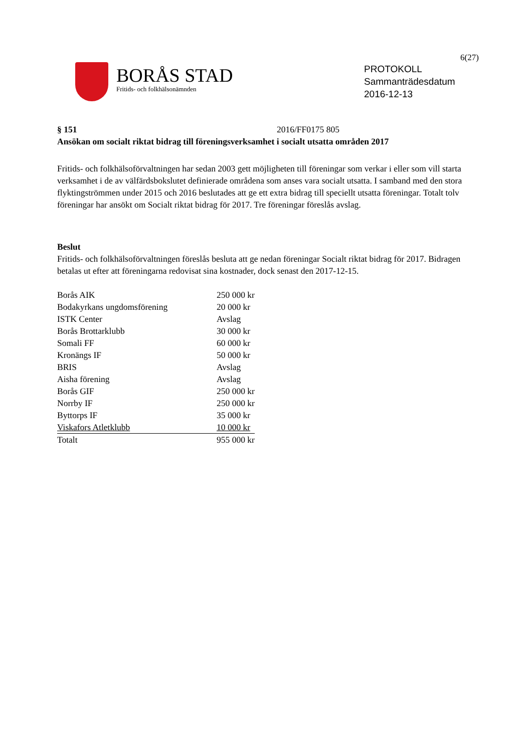6(27)
BORÅS STAD
Fritids- och folkhälsonämnden
PROTOKOLL
Sammanträdesdatum
2016-12-13
§ 151 2016/FF0175 805
Ansökan om socialt riktat bidrag till föreningsverksamhet i socialt utsatta områden 2017
Fritids- och folkhälsoförvaltningen har sedan 2003 gett möjligheten till föreningar som verkar i eller som vill starta verksamhet i de av välfärdsbokslutet definierade områdena som anses vara socialt utsatta. I samband med den stora flyktingströmmen under 2015 och 2016 beslutades att ge ett extra bidrag till speciellt utsatta föreningar. Totalt tolv föreningar har ansökt om Socialt riktat bidrag för 2017. Tre föreningar föreslås avslag.
Beslut
Fritids- och folkhälsoförvaltningen föreslås besluta att ge nedan föreningar Socialt riktat bidrag för 2017. Bidragen betalas ut efter att föreningarna redovisat sina kostnader, dock senast den 2017-12-15.
| Borås AIK | 250 000 kr |
| Bodakyrkans ungdomsförening | 20 000 kr |
| ISTK Center | Avslag |
| Borås Brottarklubb | 30 000 kr |
| Somali FF | 60 000 kr |
| Kronängs IF | 50 000 kr |
| BRIS | Avslag |
| Aisha förening | Avslag |
| Borås GIF | 250 000 kr |
| Norrby IF | 250 000 kr |
| Byttorps IF | 35 000 kr |
| Viskafors Atletklubb | 10 000 kr |
| Totalt | 955 000 kr |